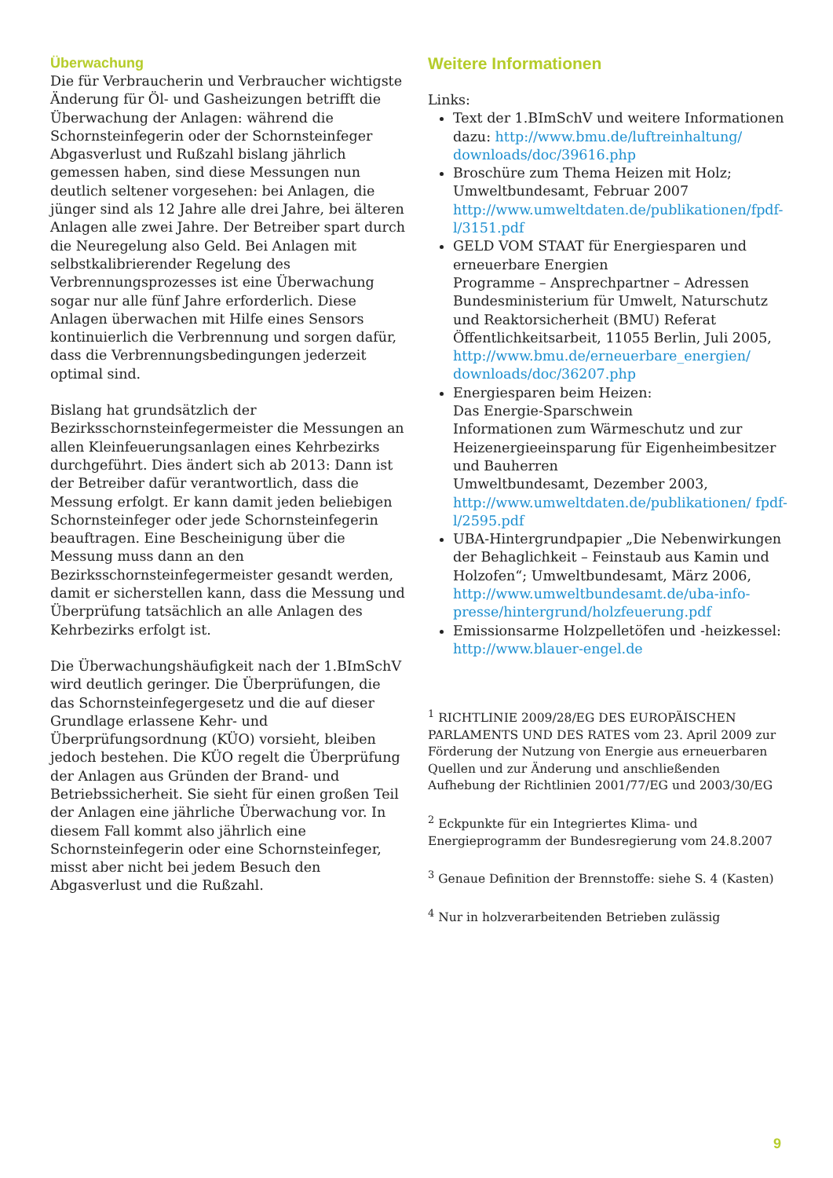Überwachung
Die für Verbraucherin und Verbraucher wichtigste Änderung für Öl- und Gasheizungen betrifft die Überwachung der Anlagen: während die Schornsteinfegerin oder der Schornsteinfeger Abgasverlust und Rußzahl bislang jährlich gemessen haben, sind diese Messungen nun deutlich seltener vorgesehen: bei Anlagen, die jünger sind als 12 Jahre alle drei Jahre, bei älteren Anlagen alle zwei Jahre. Der Betreiber spart durch die Neuregelung also Geld. Bei Anlagen mit selbstkalibrierender Regelung des Verbrennungsprozesses ist eine Überwachung sogar nur alle fünf Jahre erforderlich. Diese Anlagen überwachen mit Hilfe eines Sensors kontinuierlich die Verbrennung und sorgen dafür, dass die Verbrennungsbedingungen jederzeit optimal sind.
Bislang hat grundsätzlich der Bezirksschornsteinfegermeister die Messungen an allen Kleinfeuerungsanlagen eines Kehrbezirks durchgeführt. Dies ändert sich ab 2013: Dann ist der Betreiber dafür verantwortlich, dass die Messung erfolgt. Er kann damit jeden beliebigen Schornsteinfeger oder jede Schornsteinfegerin beauftragen. Eine Bescheinigung über die Messung muss dann an den Bezirksschornsteinfegermeister gesandt werden, damit er sicherstellen kann, dass die Messung und Überprüfung tatsächlich an alle Anlagen des Kehrbezirks erfolgt ist.
Die Überwachungshäufigkeit nach der 1.BImSchV wird deutlich geringer. Die Überprüfungen, die das Schornsteinfegergesetz und die auf dieser Grundlage erlassene Kehr- und Überprüfungsordnung (KÜO) vorsieht, bleiben jedoch bestehen. Die KÜO regelt die Überprüfung der Anlagen aus Gründen der Brand- und Betriebssicherheit. Sie sieht für einen großen Teil der Anlagen eine jährliche Überwachung vor. In diesem Fall kommt also jährlich eine Schornsteinfegerin oder eine Schornsteinfeger, misst aber nicht bei jedem Besuch den Abgasverlust und die Rußzahl.
Weitere Informationen
Links:
Text der 1.BImSchV und weitere Informationen dazu: http://www.bmu.de/luftreinhaltung/ downloads/doc/39616.php
Broschüre zum Thema Heizen mit Holz; Umweltbundesamt, Februar 2007 http://www.umweltdaten.de/publikationen/fpdf-l/3151.pdf
GELD VOM STAAT für Energiesparen und erneuerbare Energien
Programme – Ansprechpartner – Adressen Bundesministerium für Umwelt, Naturschutz und Reaktorsicherheit (BMU) Referat Öffentlichkeitsarbeit, 11055 Berlin, Juli 2005, http://www.bmu.de/erneuerbare_energien/ downloads/doc/36207.php
Energiesparen beim Heizen:
Das Energie-Sparschwein
Informationen zum Wärmeschutz und zur Heizenergieeinsparung für Eigenheimbesitzer und Bauherren
Umweltbundesamt, Dezember 2003, http://www.umweltdaten.de/publikationen/ fpdf-l/2595.pdf
UBA-Hintergrundpapier „Die Nebenwirkungen der Behaglichkeit – Feinstaub aus Kamin und Holzofen“; Umweltbundesamt, März 2006, http://www.umweltbundesamt.de/uba-info-presse/hintergrund/holzfeuerung.pdf
Emissionsarme Holzpelletöfen und -heizkessel: http://www.blauer-engel.de
<sup>1</sup> RICHTLINIE 2009/28/EG DES EUROPÄISCHEN PARLAMENTS UND DES RATES vom 23. April 2009 zur Förderung der Nutzung von Energie aus erneuerbaren Quellen und zur Änderung und anschließenden Aufhebung der Richtlinien 2001/77/EG und 2003/30/EG
<sup>2</sup> Eckpunkte für ein Integriertes Klima- und Energieprogramm der Bundesregierung vom 24.8.2007
<sup>3</sup> Genaue Definition der Brennstoffe: siehe S. 4 (Kasten)
<sup>4</sup> Nur in holzverarbeitenden Betrieben zulässig
9